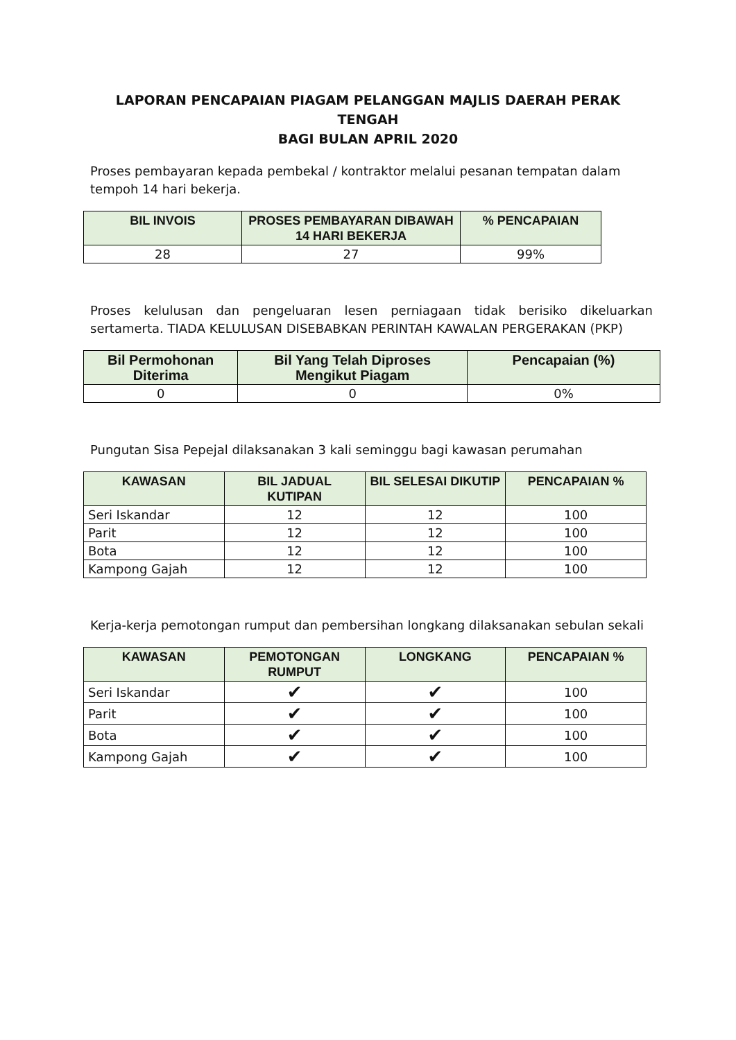LAPORAN PENCAPAIAN PIAGAM PELANGGAN MAJLIS DAERAH PERAK TENGAH
BAGI BULAN APRIL 2020
Proses pembayaran kepada pembekal / kontraktor melalui pesanan tempatan dalam tempoh 14 hari bekerja.
| BIL INVOIS | PROSES PEMBAYARAN DIBAWAH 14 HARI BEKERJA | % PENCAPAIAN |
| --- | --- | --- |
| 28 | 27 | 99% |
Proses kelulusan dan pengeluaran lesen perniagaan tidak berisiko dikeluarkan sertamerta. TIADA KELULUSAN DISEBABKAN PERINTAH KAWALAN PERGERAKAN (PKP)
| Bil Permohonan Diterima | Bil Yang Telah Diproses Mengikut Piagam | Pencapaian (%) |
| --- | --- | --- |
| 0 | 0 | 0% |
Pungutan Sisa Pepejal dilaksanakan 3 kali seminggu bagi kawasan perumahan
| KAWASAN | BIL JADUAL KUTIPAN | BIL SELESAI DIKUTIP | PENCAPAIAN % |
| --- | --- | --- | --- |
| Seri Iskandar | 12 | 12 | 100 |
| Parit | 12 | 12 | 100 |
| Bota | 12 | 12 | 100 |
| Kampong Gajah | 12 | 12 | 100 |
Kerja-kerja pemotongan rumput dan pembersihan longkang dilaksanakan sebulan sekali
| KAWASAN | PEMOTONGAN RUMPUT | LONGKANG | PENCAPAIAN % |
| --- | --- | --- | --- |
| Seri Iskandar | ✔ | ✔ | 100 |
| Parit | ✔ | ✔ | 100 |
| Bota | ✔ | ✔ | 100 |
| Kampong Gajah | ✔ | ✔ | 100 |